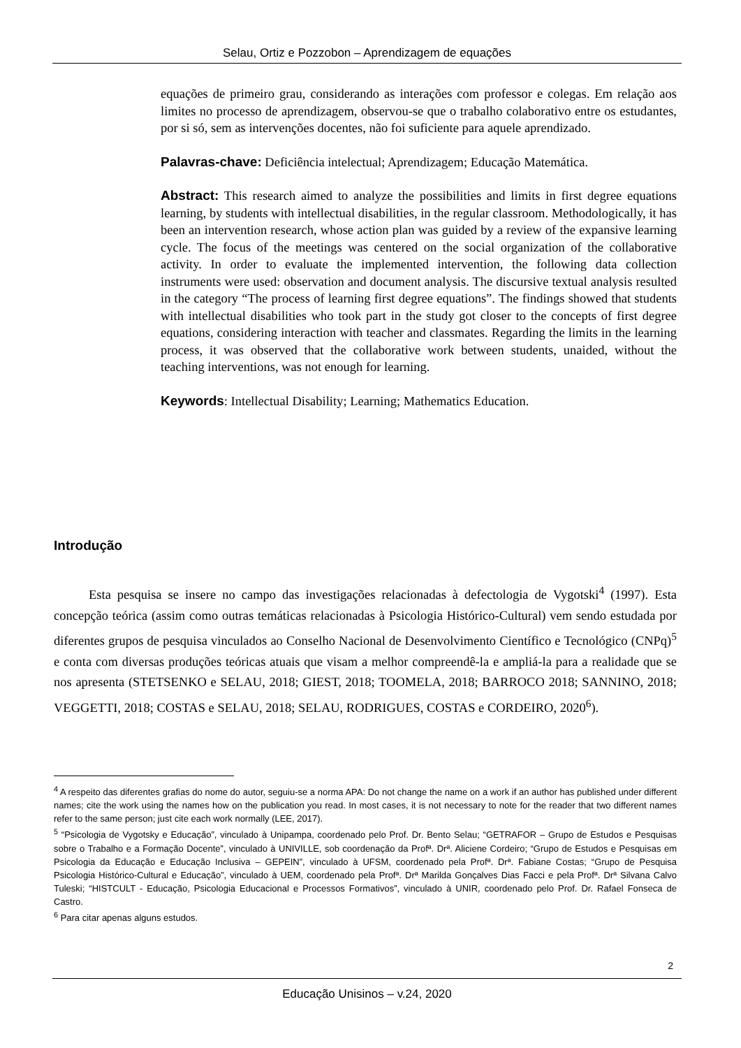Selau, Ortiz e Pozzobon – Aprendizagem de equações
equações de primeiro grau, considerando as interações com professor e colegas. Em relação aos limites no processo de aprendizagem, observou-se que o trabalho colaborativo entre os estudantes, por si só, sem as intervenções docentes, não foi suficiente para aquele aprendizado.
Palavras-chave: Deficiência intelectual; Aprendizagem; Educação Matemática.
Abstract: This research aimed to analyze the possibilities and limits in first degree equations learning, by students with intellectual disabilities, in the regular classroom. Methodologically, it has been an intervention research, whose action plan was guided by a review of the expansive learning cycle. The focus of the meetings was centered on the social organization of the collaborative activity. In order to evaluate the implemented intervention, the following data collection instruments were used: observation and document analysis. The discursive textual analysis resulted in the category “The process of learning first degree equations”. The findings showed that students with intellectual disabilities who took part in the study got closer to the concepts of first degree equations, considering interaction with teacher and classmates. Regarding the limits in the learning process, it was observed that the collaborative work between students, unaided, without the teaching interventions, was not enough for learning.
Keywords: Intellectual Disability; Learning; Mathematics Education.
Introdução
Esta pesquisa se insere no campo das investigações relacionadas à defectologia de Vygotski<sup>4</sup> (1997). Esta concepção teórica (assim como outras temáticas relacionadas à Psicologia Histórico-Cultural) vem sendo estudada por diferentes grupos de pesquisa vinculados ao Conselho Nacional de Desenvolvimento Científico e Tecnológico (CNPq)<sup>5</sup> e conta com diversas produções teóricas atuais que visam a melhor compreendê-la e ampliá-la para a realidade que se nos apresenta (STETSENKO e SELAU, 2018; GIEST, 2018; TOOMELA, 2018; BARROCO 2018; SANNINO, 2018; VEGGETTI, 2018; COSTAS e SELAU, 2018; SELAU, RODRIGUES, COSTAS e CORDEIRO, 2020<sup>6</sup>).
<sup>4</sup> A respeito das diferentes grafias do nome do autor, seguiu-se a norma APA: Do not change the name on a work if an author has published under different names; cite the work using the names how on the publication you read. In most cases, it is not necessary to note for the reader that two different names refer to the same person; just cite each work normally (LEE, 2017).
<sup>5</sup> “Psicologia de Vygotsky e Educação”, vinculado à Unipampa, coordenado pelo Prof. Dr. Bento Selau; “GETRAFOR – Grupo de Estudos e Pesquisas sobre o Trabalho e a Formação Docente”, vinculado à UNIVILLE, sob coordenação da Profª. Drª. Aliciene Cordeiro; “Grupo de Estudos e Pesquisas em Psicologia da Educação e Educação Inclusiva – GEPEIN”, vinculado à UFSM, coordenado pela Profª. Drª. Fabiane Costas; “Grupo de Pesquisa Psicologia Histórico-Cultural e Educação”, vinculado à UEM, coordenado pela Profª. Drª Marilda Gonçalves Dias Facci e pela Profª. Drª Silvana Calvo Tuleski; “HISTCULT - Educação, Psicologia Educacional e Processos Formativos”, vinculado à UNIR, coordenado pelo Prof. Dr. Rafael Fonseca de Castro.
<sup>6</sup> Para citar apenas alguns estudos.
2
Educação Unisinos – v.24, 2020